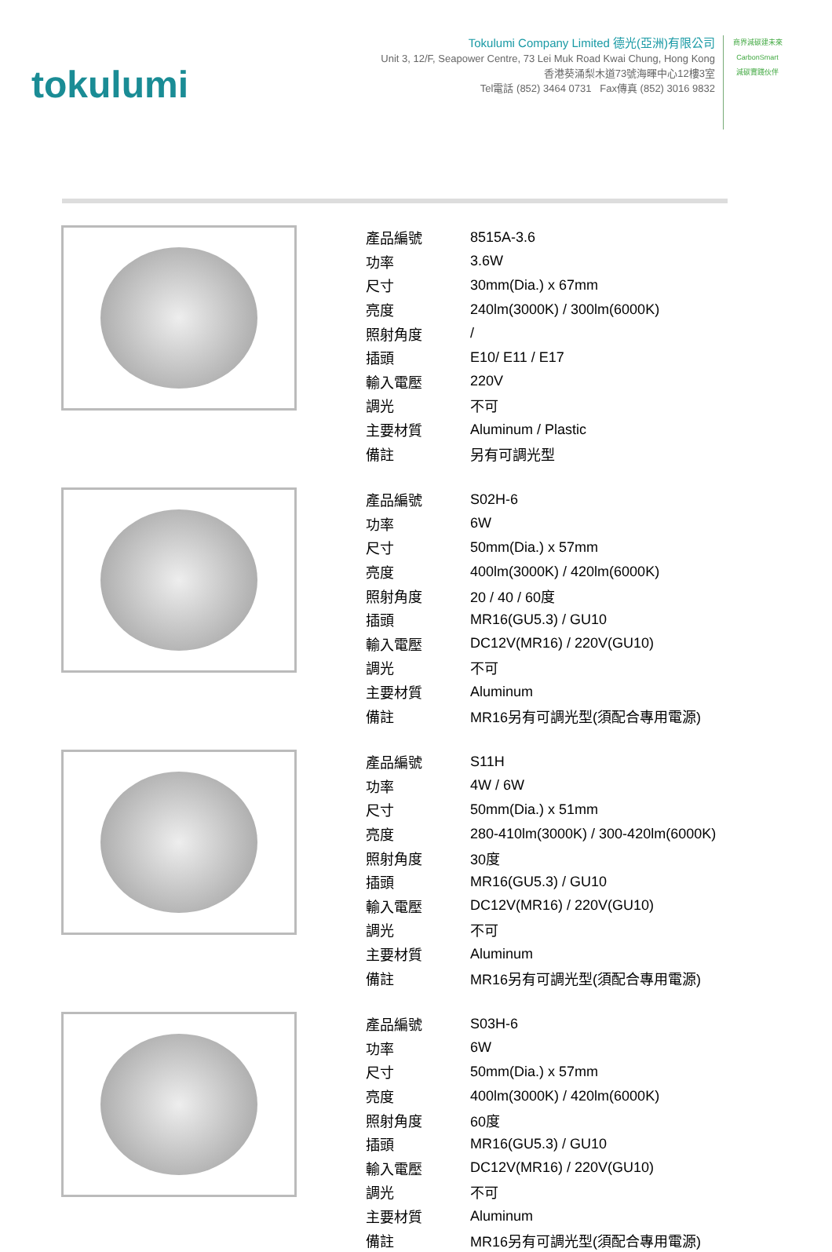tokulumi
Tokulumi Company Limited 德光(亞洲)有限公司
Unit 3, 12/F, Seapower Centre, 73 Lei Muk Road Kwai Chung, Hong Kong
香港葵涌梨木道73號海暉中心12樓3室
Tel電話 (852) 3464 0731 Fax傳真 (852) 3016 9832
商界減碳建未來
CarbonSmart
減碳實踐伙伴
| 產品編號 | 8515A-3.6 |
| 功率 | 3.6W |
| 尺寸 | 30mm(Dia.) x 67mm |
| 亮度 | 240lm(3000K) / 300lm(6000K) |
| 照射角度 | / |
| 插頭 | E10/ E11 / E17 |
| 輸入電壓 | 220V |
| 調光 | 不可 |
| 主要材質 | Aluminum / Plastic |
| 備註 | 另有可調光型 |
| 產品編號 | S02H-6 |
| 功率 | 6W |
| 尺寸 | 50mm(Dia.) x 57mm |
| 亮度 | 400lm(3000K) / 420lm(6000K) |
| 照射角度 | 20 / 40 / 60度 |
| 插頭 | MR16(GU5.3) / GU10 |
| 輸入電壓 | DC12V(MR16) / 220V(GU10) |
| 調光 | 不可 |
| 主要材質 | Aluminum |
| 備註 | MR16另有可調光型(須配合專用電源) |
| 產品編號 | S11H |
| 功率 | 4W / 6W |
| 尺寸 | 50mm(Dia.) x 51mm |
| 亮度 | 280-410lm(3000K) / 300-420lm(6000K) |
| 照射角度 | 30度 |
| 插頭 | MR16(GU5.3) / GU10 |
| 輸入電壓 | DC12V(MR16) / 220V(GU10) |
| 調光 | 不可 |
| 主要材質 | Aluminum |
| 備註 | MR16另有可調光型(須配合專用電源) |
| 產品編號 | S03H-6 |
| 功率 | 6W |
| 尺寸 | 50mm(Dia.) x 57mm |
| 亮度 | 400lm(3000K) / 420lm(6000K) |
| 照射角度 | 60度 |
| 插頭 | MR16(GU5.3) / GU10 |
| 輸入電壓 | DC12V(MR16) / 220V(GU10) |
| 調光 | 不可 |
| 主要材質 | Aluminum |
| 備註 | MR16另有可調光型(須配合專用電源) |